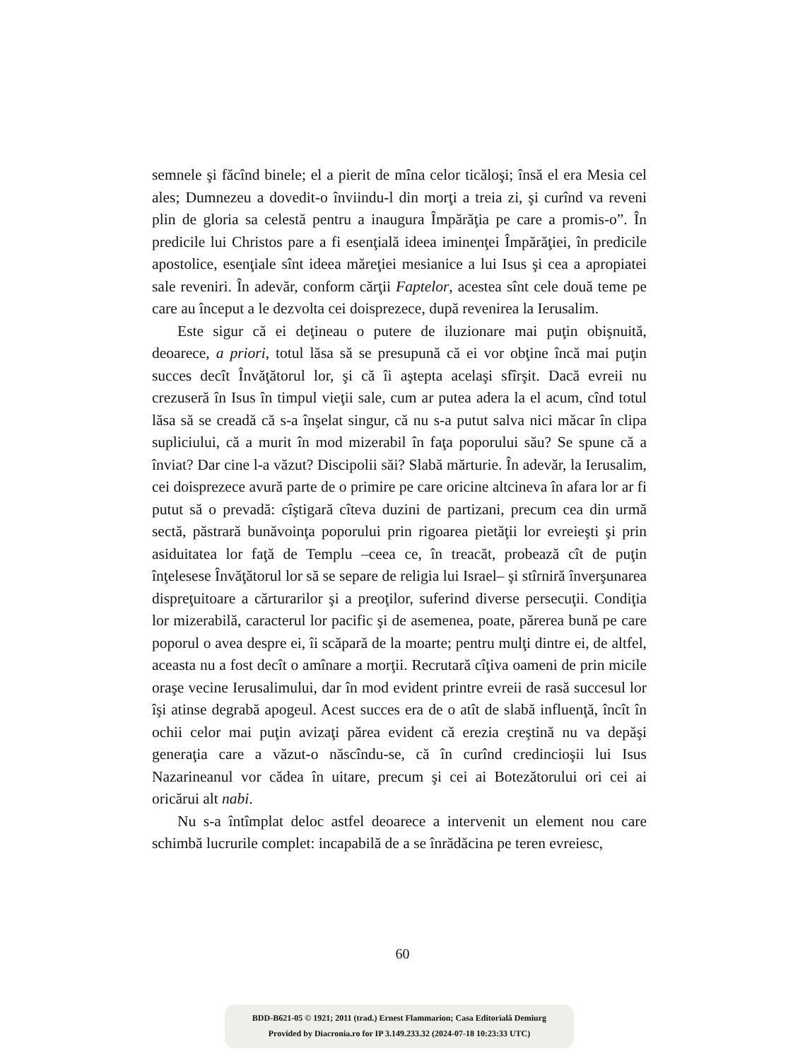semnele şi făcînd binele; el a pierit de mîna celor ticăloşi; însă el era Mesia cel ales; Dumnezeu a dovedit-o înviindu-l din morţi a treia zi, şi curînd va reveni plin de gloria sa celestă pentru a inaugura Împărăţia pe care a promis-o”. În predicile lui Christos pare a fi esenţială ideea iminenţei Împărăţiei, în predicile apostolice, esenţiale sînt ideea măreţiei mesianice a lui Isus şi cea a apropiatei sale reveniri. În adevăr, conform cărţii Faptelor, acestea sînt cele două teme pe care au început a le dezvolta cei doisprezece, după revenirea la Ierusalim.
Este sigur că ei deţineau o putere de iluzionare mai puţin obişnuită, deoarece, a priori, totul lăsa să se presupună că ei vor obţine încă mai puţin succes decît Învăţătorul lor, şi că îi aştepta acelaşi sfîrşit. Dacă evreii nu crezuseră în Isus în timpul vieţii sale, cum ar putea adera la el acum, cînd totul lăsa să se creadă că s-a înşelat singur, că nu s-a putut salva nici măcar în clipa supliciului, că a murit în mod mizerabil în faţa poporului său? Se spune că a înviat? Dar cine l-a văzut? Discipolii săi? Slabă mărturie. În adevăr, la Ierusalim, cei doisprezece avură parte de o primire pe care oricine altcineva în afara lor ar fi putut să o prevadă: cîştigară cîteva duzini de partizani, precum cea din urmă sectă, păstrară bunăvoinţa poporului prin rigoarea pietăţii lor evreieşti şi prin asiduitatea lor faţă de Templu –ceea ce, în treacăt, probează cît de puţin înţelesese Învăţătorul lor să se separe de religia lui Israel– şi stîrniră înverşunarea dispreţuitoare a cărturarilor şi a preoţilor, suferind diverse persecuţii. Condiţia lor mizerabilă, caracterul lor pacific şi de asemenea, poate, părerea bună pe care poporul o avea despre ei, îi scăpară de la moarte; pentru mulţi dintre ei, de altfel, aceasta nu a fost decît o amînare a morţii. Recrutară cîţiva oameni de prin micile oraşe vecine Ierusalimului, dar în mod evident printre evreii de rasă succesul lor îşi atinse degrabă apogeul. Acest succes era de o atît de slabă influenţă, încît în ochii celor mai puţin avizaţi părea evident că erezia creştină nu va depăşi generaţia care a văzut-o născîndu-se, că în curînd credincioşii lui Isus Nazarineanul vor cădea în uitare, precum şi cei ai Botezătorului ori cei ai oricărui alt nabi.
Nu s-a întîmplat deloc astfel deoarece a intervenit un element nou care schimbă lucrurile complet: incapabilă de a se înrădăcina pe teren evreiesc,
60
BDD-B621-05 © 1921; 2011 (trad.) Ernest Flammarion; Casa Editorială Demiurg
Provided by Diacronia.ro for IP 3.149.233.32 (2024-07-18 10:23:33 UTC)